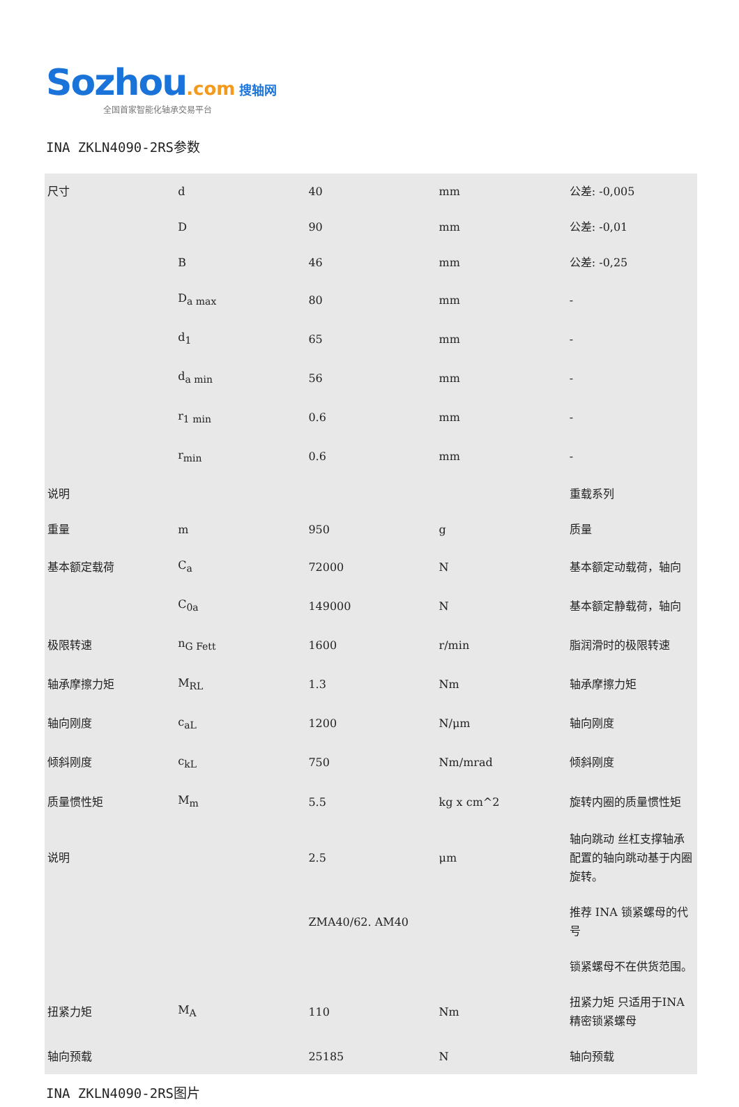Sozhou.com 搜轴网
全国首家智能化轴承交易平台
INA ZKLN4090-2RS参数
| 尺寸 | d | 40 | mm | 公差: -0,005 |
| | D | 90 | mm | 公差: -0,01 |
| | B | 46 | mm | 公差: -0,25 |
| | D<sub>a max</sub> | 80 | mm | - |
| | d<sub>1</sub> | 65 | mm | - |
| | d<sub>a min</sub> | 56 | mm | - |
| | r<sub>1 min</sub> | 0.6 | mm | - |
| | r<sub>min</sub> | 0.6 | mm | - |
| 说明 | | | | 重载系列 |
| 重量 | m | 950 | g | 质量 |
| 基本额定载荷 | C<sub>a</sub> | 72000 | N | 基本额定动载荷，轴向 |
| | C<sub>0a</sub> | 149000 | N | 基本额定静载荷，轴向 |
| 极限转速 | n<sub>G Fett</sub> | 1600 | r/min | 脂润滑时的极限转速 |
| 轴承摩擦力矩 | M<sub>RL</sub> | 1.3 | Nm | 轴承摩擦力矩 |
| 轴向刚度 | c<sub>aL</sub> | 1200 | N/μm | 轴向刚度 |
| 倾斜刚度 | c<sub>kL</sub> | 750 | Nm/mrad | 倾斜刚度 |
| 质量惯性矩 | M<sub>m</sub> | 5.5 | kg x cm^2 | 旋转内圈的质量惯性矩 |
| 说明 | | 2.5 | μm | 轴向跳动 丝杠支撑轴承配置的轴向跳动基于内圈旋转。 |
| | | ZMA40/62. AM40 | | 推荐 INA 锁紧螺母的代号 |
| | | | | 锁紧螺母不在供货范围。 |
| 扭紧力矩 | M<sub>A</sub> | 110 | Nm | 扭紧力矩 只适用于INA精密锁紧螺母 |
| 轴向预载 | | 25185 | N | 轴向预载 |
INA ZKLN4090-2RS图片